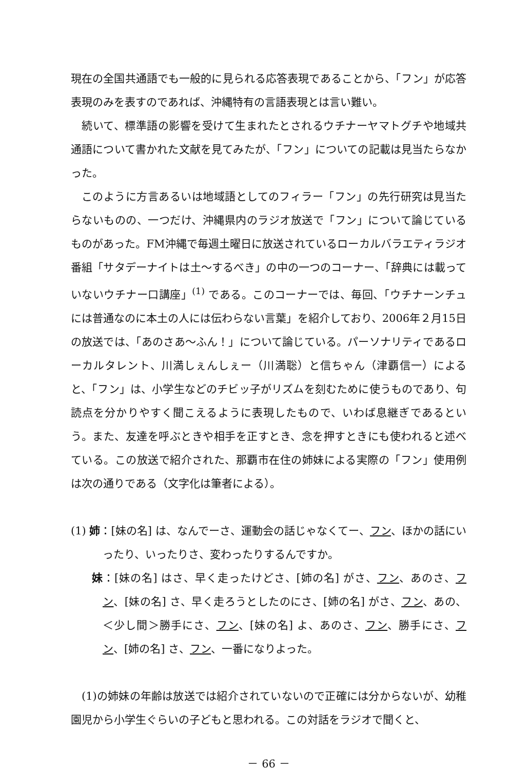現在の全国共通語でも一般的に見られる応答表現であることから、「フン」が応答表現のみを表すのであれば、沖縄特有の言語表現とは言い難い。
続いて、標準語の影響を受けて生まれたとされるウチナーヤマトグチや地域共通語について書かれた文献を見てみたが、「フン」についての記載は見当たらなかった。
このように方言あるいは地域語としてのフィラー「フン」の先行研究は見当たらないものの、一つだけ、沖縄県内のラジオ放送で「フン」について論じているものがあった。FM沖縄で毎週土曜日に放送されているローカルバラエティラジオ番組「サタデーナイトは土～するべき」の中の一つのコーナー、「辞典には載っていないウチナー口講座」<sup>(1)</sup> である。このコーナーでは、毎回、「ウチナーンチュには普通なのに本土の人には伝わらない言葉」を紹介しており、2006年２月15日の放送では、「あのさあ～ふん！」について論じている。パーソナリティであるローカルタレント、川満しぇんしぇー（川満聡）と信ちゃん（津覇信一）によると、「フン」は、小学生などのチビッ子がリズムを刻むために使うものであり、句読点を分かりやすく聞こえるように表現したもので、いわば息継ぎであるという。また、友達を呼ぶときや相手を正すとき、念を押すときにも使われると述べている。この放送で紹介された、那覇市在住の姉妹による実際の「フン」使用例は次の通りである（文字化は筆者による）。
(1) 姉：[妹の名] は、なんでーさ、運動会の話じゃなくてー、フン、ほかの話にいったり、いったりさ、変わったりするんですか。
妹：[妹の名] はさ、早く走ったけどさ、[姉の名] がさ、フン、あのさ、フン、[妹の名] さ、早く走ろうとしたのにさ、[姉の名] がさ、フン、あの、＜少し間＞勝手にさ、フン、[妹の名] よ、あのさ、フン、勝手にさ、フン、[姉の名] さ、フン、一番になりよった。
(1)の姉妹の年齢は放送では紹介されていないので正確には分からないが、幼稚園児から小学生ぐらいの子どもと思われる。この対話をラジオで聞くと、
－ 66 －